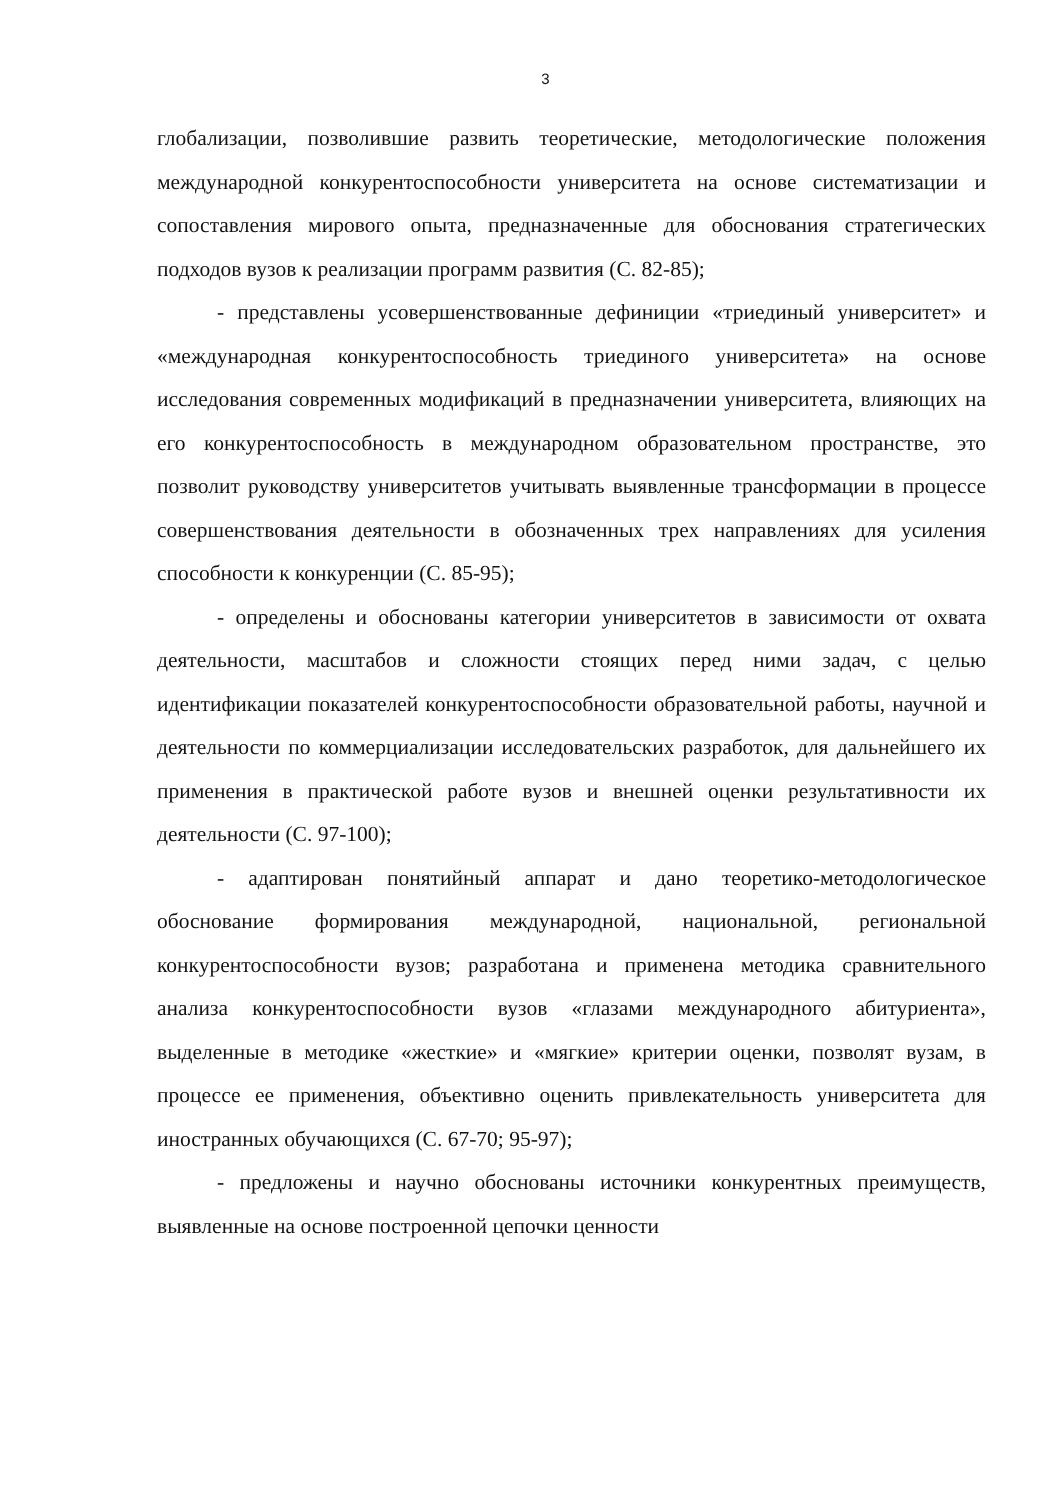3
глобализации, позволившие развить теоретические, методологические положения международной конкурентоспособности университета на основе систематизации и сопоставления мирового опыта, предназначенные для обоснования стратегических подходов вузов к реализации программ развития (С. 82-85);
- представлены усовершенствованные дефиниции «триединый университет» и «международная конкурентоспособность триединого университета» на основе исследования современных модификаций в предназначении университета, влияющих на его конкурентоспособность в международном образовательном пространстве, это позволит руководству университетов учитывать выявленные трансформации в процессе совершенствования деятельности в обозначенных трех направлениях для усиления способности к конкуренции (С. 85-95);
- определены и обоснованы категории университетов в зависимости от охвата деятельности, масштабов и сложности стоящих перед ними задач, с целью идентификации показателей конкурентоспособности образовательной работы, научной и деятельности по коммерциализации исследовательских разработок, для дальнейшего их применения в практической работе вузов и внешней оценки результативности их деятельности (С. 97-100);
- адаптирован понятийный аппарат и дано теоретико-методологическое обоснование формирования международной, национальной, региональной конкурентоспособности вузов; разработана и применена методика сравнительного анализа конкурентоспособности вузов «глазами международного абитуриента», выделенные в методике «жесткие» и «мягкие» критерии оценки, позволят вузам, в процессе ее применения, объективно оценить привлекательность университета для иностранных обучающихся (С. 67-70; 95-97);
- предложены и научно обоснованы источники конкурентных преимуществ, выявленные на основе построенной цепочки ценности